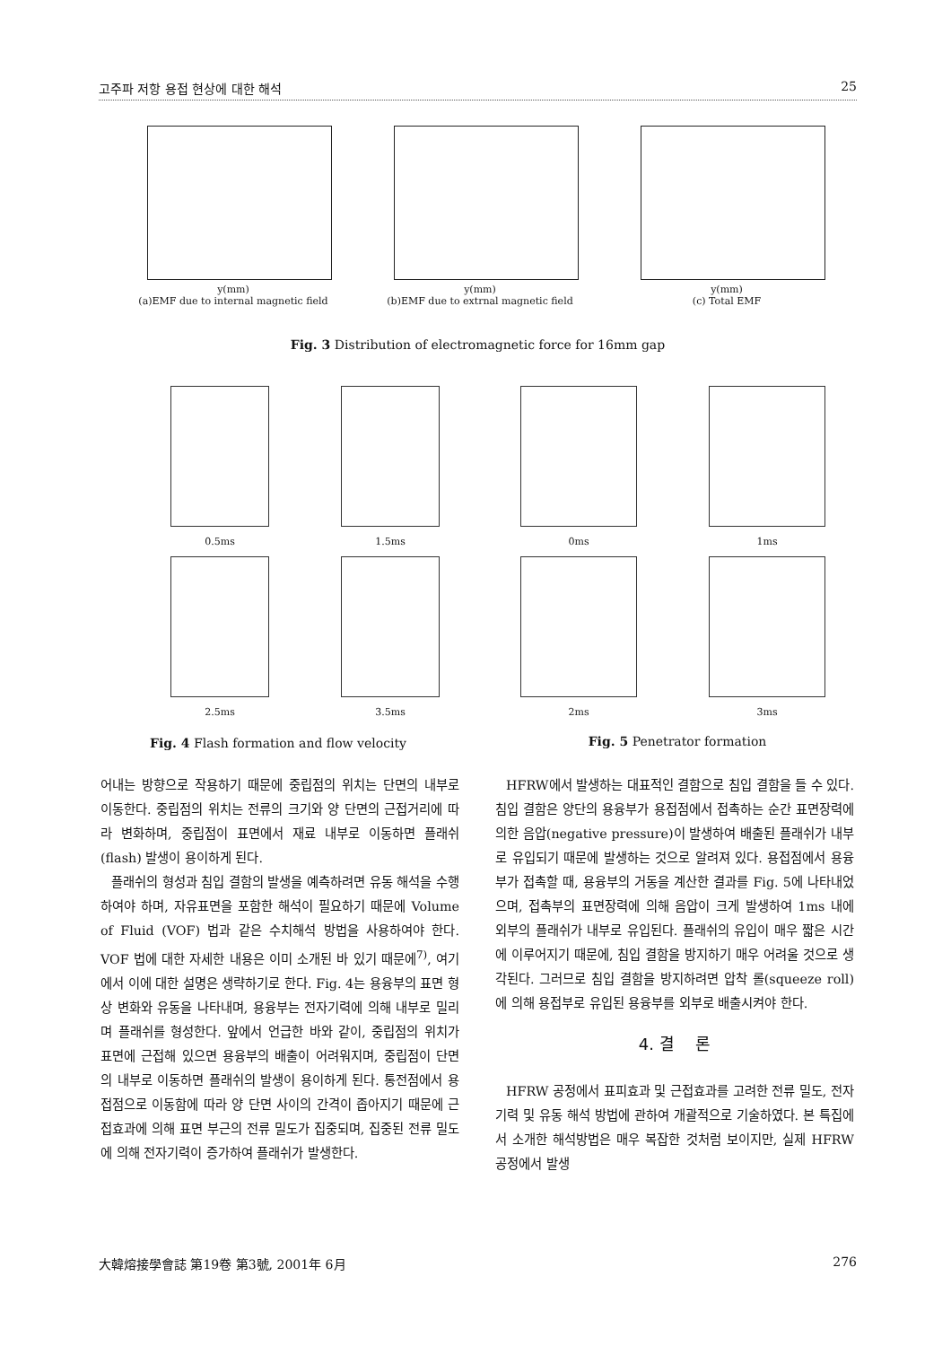고주파 저항 용접 현상에 대한 해석 25
y(mm)
(a)EMF due to internal magnetic field
y(mm)
(b)EMF due to extrnal magnetic field
y(mm)
(c) Total EMF
Fig. 3 Distribution of electromagnetic force for 16mm gap
0.5ms
1.5ms
2.5ms
3.5ms
0ms
1ms
2ms
3ms
Fig. 4 Flash formation and flow velocity Fig. 5 Penetrator formation
어내는 방향으로 작용하기 때문에 중립점의 위치는 단면의 내부로 이동한다. 중립점의 위치는 전류의 크기와 양 단면의 근접거리에 따라 변화하며, 중립점이 표면에서 재료 내부로 이동하면 플래쉬(flash) 발생이 용이하게 된다.
플래쉬의 형성과 침입 결함의 발생을 예측하려면 유동 해석을 수행하여야 하며, 자유표면을 포함한 해석이 필요하기 때문에 Volume of Fluid (VOF) 법과 같은 수치해석 방법을 사용하여야 한다. VOF 법에 대한 자세한 내용은 이미 소개된 바 있기 때문에<sup>7)</sup>, 여기에서 이에 대한 설명은 생략하기로 한다. Fig. 4는 용융부의 표면 형상 변화와 유동을 나타내며, 용융부는 전자기력에 의해 내부로 밀리며 플래쉬를 형성한다. 앞에서 언급한 바와 같이, 중립점의 위치가 표면에 근접해 있으면 용융부의 배출이 어려워지며, 중립점이 단면의 내부로 이동하면 플래쉬의 발생이 용이하게 된다. 통전점에서 용접점으로 이동함에 따라 양 단면 사이의 간격이 좁아지기 때문에 근접효과에 의해 표면 부근의 전류 밀도가 집중되며, 집중된 전류 밀도에 의해 전자기력이 증가하여 플래쉬가 발생한다.
HFRW에서 발생하는 대표적인 결함으로 침입 결함을 들 수 있다. 침입 결함은 양단의 용융부가 용접점에서 접촉하는 순간 표면장력에 의한 음압(negative pressure)이 발생하여 배출된 플래쉬가 내부로 유입되기 때문에 발생하는 것으로 알려져 있다. 용접점에서 용융부가 접촉할 때, 용융부의 거동을 계산한 결과를 Fig. 5에 나타내었으며, 접촉부의 표면장력에 의해 음압이 크게 발생하여 1ms 내에 외부의 플래쉬가 내부로 유입된다. 플래쉬의 유입이 매우 짧은 시간에 이루어지기 때문에, 침입 결함을 방지하기 매우 어려울 것으로 생각된다. 그러므로 침입 결함을 방지하려면 압착 롤(squeeze roll)에 의해 용접부로 유입된 용융부를 외부로 배출시켜야 한다.
4. 결　 론
HFRW 공정에서 표피효과 및 근접효과를 고려한 전류 밀도, 전자기력 및 유동 해석 방법에 관하여 개괄적으로 기술하였다. 본 특집에서 소개한 해석방법은 매우 복잡한 것처럼 보이지만, 실제 HFRW 공정에서 발생
大韓熔接學會誌 第19卷 第3號, 2001年 6月 276